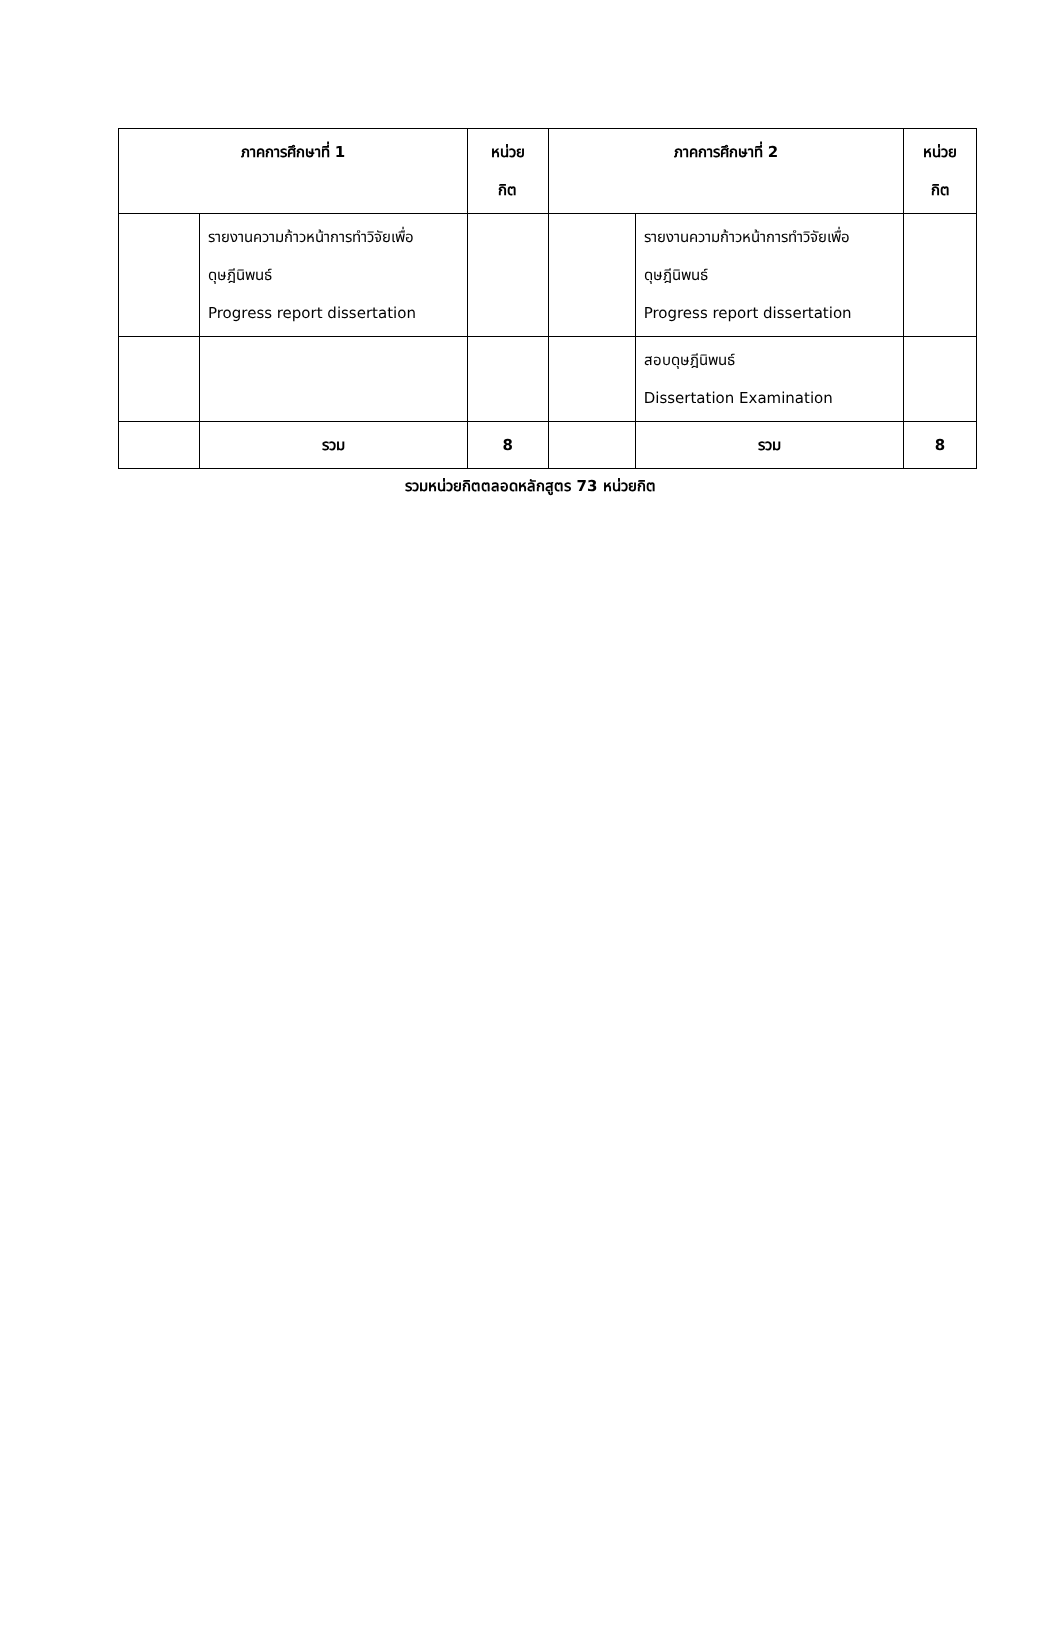| ภาคการศึกษาที่ 1 | | หน่วย กิต | ภาคการศึกษาที่ 2 | | หน่วย กิต |
| --- | --- | --- | --- | --- | --- |
| | รายงานความก้าวหน้าการทำวิจัยเพื่อดุษฎีนิพนธ์ Progress report dissertation | | | รายงานความก้าวหน้าการทำวิจัยเพื่อดุษฎีนิพนธ์ Progress report dissertation | |
| | | | | สอบดุษฎีนิพนธ์ Dissertation Examination | |
| | รวม | 8 | | รวม | 8 |
รวมหน่วยกิตตลอดหลักสูตร 73 หน่วยกิต